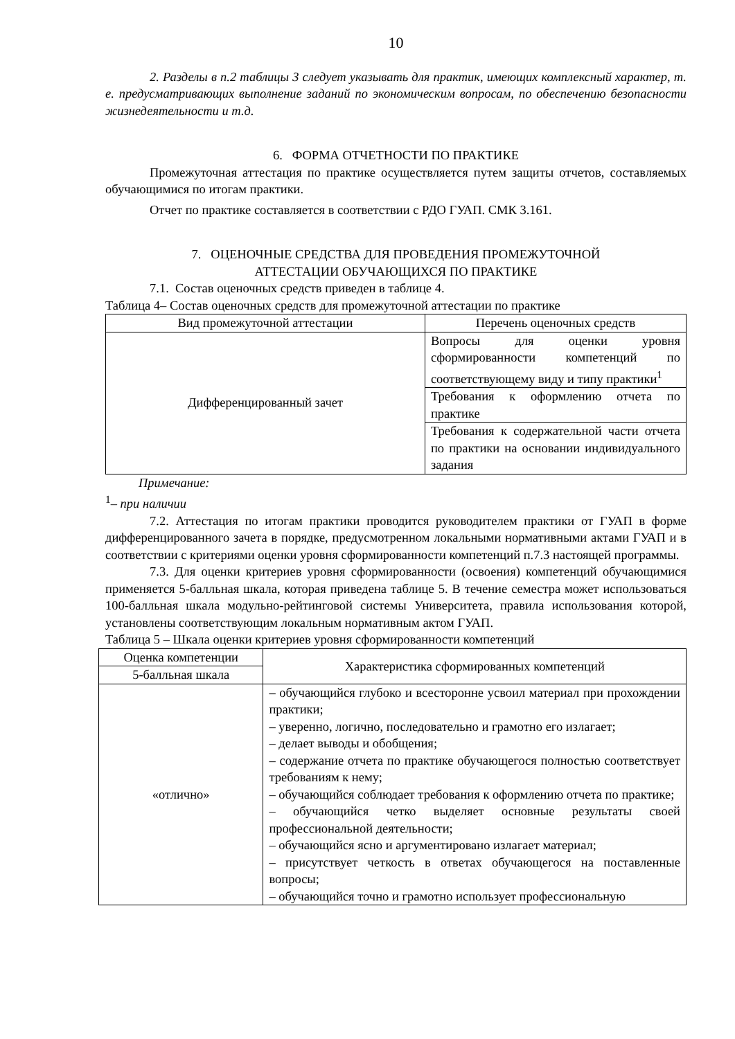10
2. Разделы в п.2 таблицы 3 следует указывать для практик, имеющих комплексный характер, т. е. предусматривающих выполнение заданий по экономическим вопросам, по обеспечению безопасности жизнедеятельности и т.д.
6. ФОРМА ОТЧЕТНОСТИ ПО ПРАКТИКЕ
Промежуточная аттестация по практике осуществляется путем защиты отчетов, составляемых обучающимися по итогам практики.
Отчет по практике составляется в соответствии с РДО ГУАП. СМК 3.161.
7. ОЦЕНОЧНЫЕ СРЕДСТВА ДЛЯ ПРОВЕДЕНИЯ ПРОМЕЖУТОЧНОЙ
АТТЕСТАЦИИ ОБУЧАЮЩИХСЯ ПО ПРАКТИКЕ
7.1. Состав оценочных средств приведен в таблице 4.
Таблица 4– Состав оценочных средств для промежуточной аттестации по практике
| Вид промежуточной аттестации | Перечень оценочных средств |
| --- | --- |
| Дифференцированный зачет | Вопросы для оценки уровня сформированности компетенций по соответствующему виду и типу практики<sup>1</sup> |
| | Требования к оформлению отчета по практике |
| | Требования к содержательной части отчета по практики на основании индивидуального задания |
Примечание:
<sup>1</sup>– при наличии
7.2. Аттестация по итогам практики проводится руководителем практики от ГУАП в форме дифференцированного зачета в порядке, предусмотренном локальными нормативными актами ГУАП и в соответствии с критериями оценки уровня сформированности компетенций п.7.3 настоящей программы.
7.3. Для оценки критериев уровня сформированности (освоения) компетенций обучающимися применяется 5-балльная шкала, которая приведена таблице 5. В течение семестра может использоваться 100-балльная шкала модульно-рейтинговой системы Университета, правила использования которой, установлены соответствующим локальным нормативным актом ГУАП.
Таблица 5 – Шкала оценки критериев уровня сформированности компетенций
| Оценка компетенции | Характеристика сформированных компетенций |
| --- | --- |
| 5-балльная шкала | |
| «отлично» | – обучающийся глубоко и всесторонне усвоил материал при прохождении практики; – уверенно, логично, последовательно и грамотно его излагает; – делает выводы и обобщения; – содержание отчета по практике обучающегося полностью соответствует требованиям к нему; – обучающийся соблюдает требования к оформлению отчета по практике; – обучающийся четко выделяет основные результаты своей профессиональной деятельности; – обучающийся ясно и аргументировано излагает материал; – присутствует четкость в ответах обучающегося на поставленные вопросы; – обучающийся точно и грамотно использует профессиональную |